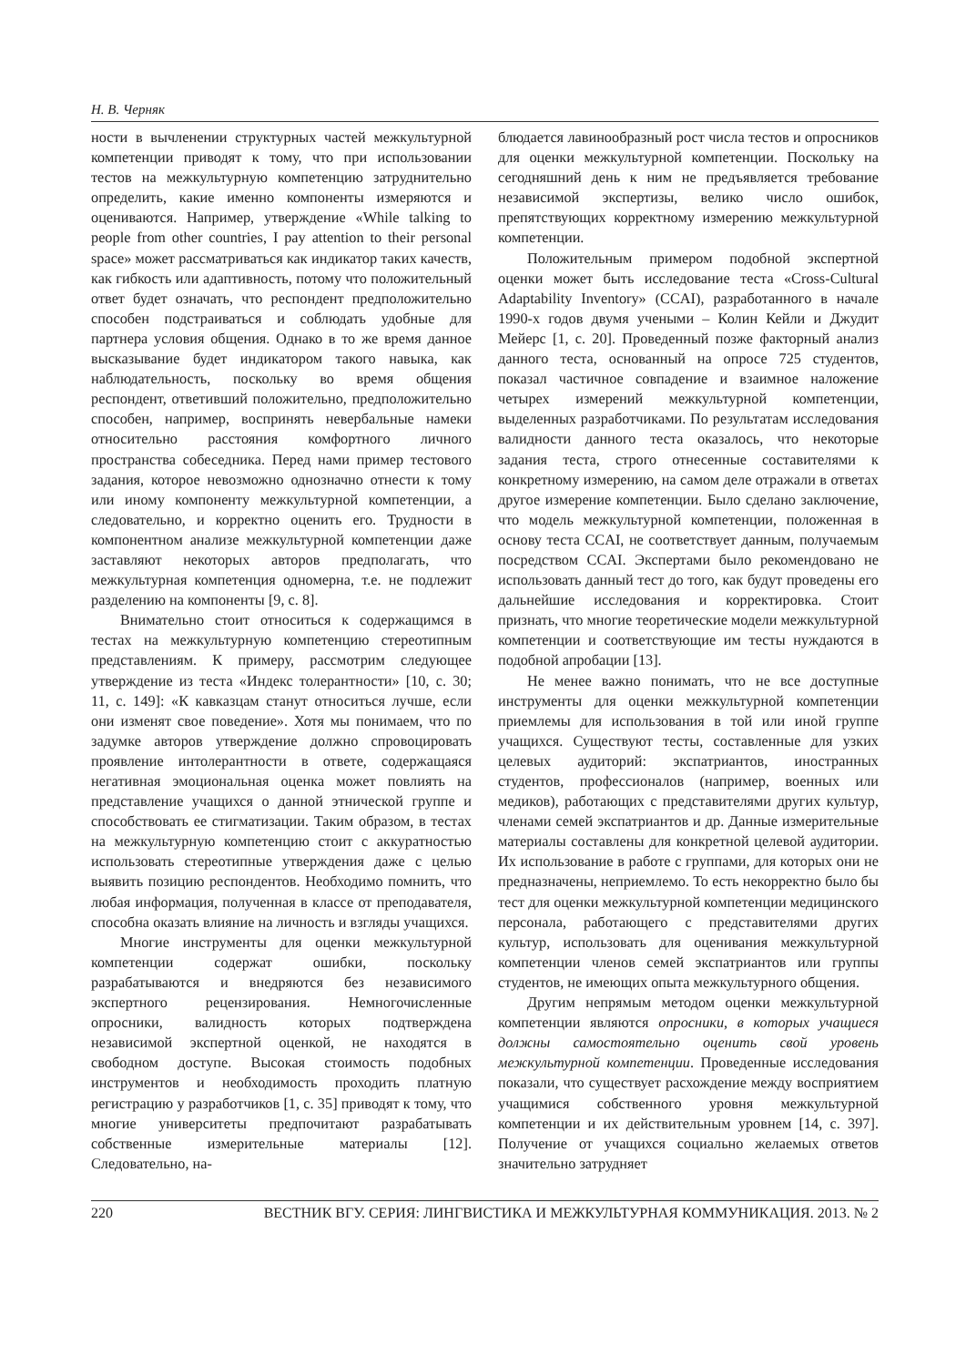Н. В. Черняк
ности в вычленении структурных частей межкультурной компетенции приводят к тому, что при использовании тестов на межкультурную компетенцию затруднительно определить, какие именно компоненты измеряются и оцениваются. Например, утверждение «While talking to people from other countries, I pay attention to their personal space» может рассматриваться как индикатор таких качеств, как гибкость или адаптивность, потому что положительный ответ будет означать, что респондент предположительно способен подстраиваться и соблюдать удобные для партнера условия общения. Однако в то же время данное высказывание будет индикатором такого навыка, как наблюдательность, поскольку во время общения респондент, ответивший положительно, предположительно способен, например, воспринять невербальные намеки относительно расстояния комфортного личного пространства собеседника. Перед нами пример тестового задания, которое невозможно однозначно отнести к тому или иному компоненту межкультурной компетенции, а следовательно, и корректно оценить его. Трудности в компонентном анализе межкультурной компетенции даже заставляют некоторых авторов предполагать, что межкультурная компетенция одномерна, т.е. не подлежит разделению на компоненты [9, с. 8].
Внимательно стоит относиться к содержащимся в тестах на межкультурную компетенцию стереотипным представлениям. К примеру, рассмотрим следующее утверждение из теста «Индекс толерантности» [10, с. 30; 11, с. 149]: «К кавказцам станут относиться лучше, если они изменят свое поведение». Хотя мы понимаем, что по задумке авторов утверждение должно спровоцировать проявление интолерантности в ответе, содержащаяся негативная эмоциональная оценка может повлиять на представление учащихся о данной этнической группе и способствовать ее стигматизации. Таким образом, в тестах на межкультурную компетенцию стоит с аккуратностью использовать стереотипные утверждения даже с целью выявить позицию респондентов. Необходимо помнить, что любая информация, полученная в классе от преподавателя, способна оказать влияние на личность и взгляды учащихся.
Многие инструменты для оценки межкультурной компетенции содержат ошибки, поскольку разрабатываются и внедряются без независимого экспертного рецензирования. Немногочисленные опросники, валидность которых подтверждена независимой экспертной оценкой, не находятся в свободном доступе. Высокая стоимость подобных инструментов и необходимость проходить платную регистрацию у разработчиков [1, с. 35] приводят к тому, что многие университеты предпочитают разрабатывать собственные измерительные материалы [12]. Следовательно, на-
блюдается лавинообразный рост числа тестов и опросников для оценки межкультурной компетенции. Поскольку на сегодняшний день к ним не предъявляется требование независимой экспертизы, велико число ошибок, препятствующих корректному измерению межкультурной компетенции.
Положительным примером подобной экспертной оценки может быть исследование теста «Cross-Cultural Adaptability Inventory» (CCAI), разработанного в начале 1990-х годов двумя учеными – Колин Кейли и Джудит Мейерс [1, с. 20]. Проведенный позже факторный анализ данного теста, основанный на опросе 725 студентов, показал частичное совпадение и взаимное наложение четырех измерений межкультурной компетенции, выделенных разработчиками. По результатам исследования валидности данного теста оказалось, что некоторые задания теста, строго отнесенные составителями к конкретному измерению, на самом деле отражали в ответах другое измерение компетенции. Было сделано заключение, что модель межкультурной компетенции, положенная в основу теста CCAI, не соответствует данным, получаемым посредством CCAI. Экспертами было рекомендовано не использовать данный тест до того, как будут проведены его дальнейшие исследования и корректировка. Стоит признать, что многие теоретические модели межкультурной компетенции и соответствующие им тесты нуждаются в подобной апробации [13].
Не менее важно понимать, что не все доступные инструменты для оценки межкультурной компетенции приемлемы для использования в той или иной группе учащихся. Существуют тесты, составленные для узких целевых аудиторий: экспатриантов, иностранных студентов, профессионалов (например, военных или медиков), работающих с представителями других культур, членами семей экспатриантов и др. Данные измерительные материалы составлены для конкретной целевой аудитории. Их использование в работе с группами, для которых они не предназначены, неприемлемо. То есть некорректно было бы тест для оценки межкультурной компетенции медицинского персонала, работающего с представителями других культур, использовать для оценивания межкультурной компетенции членов семей экспатриантов или группы студентов, не имеющих опыта межкультурного общения.
Другим непрямым методом оценки межкультурной компетенции являются опросники, в которых учащиеся должны самостоятельно оценить свой уровень межкультурной компетенции. Проведенные исследования показали, что существует расхождение между восприятием учащимися собственного уровня межкультурной компетенции и их действительным уровнем [14, с. 397]. Получение от учащихся социально желаемых ответов значительно затрудняет
220 ВЕСТНИК ВГУ. СЕРИЯ: ЛИНГВИСТИКА И МЕЖКУЛЬТУРНАЯ КОММУНИКАЦИЯ. 2013. № 2